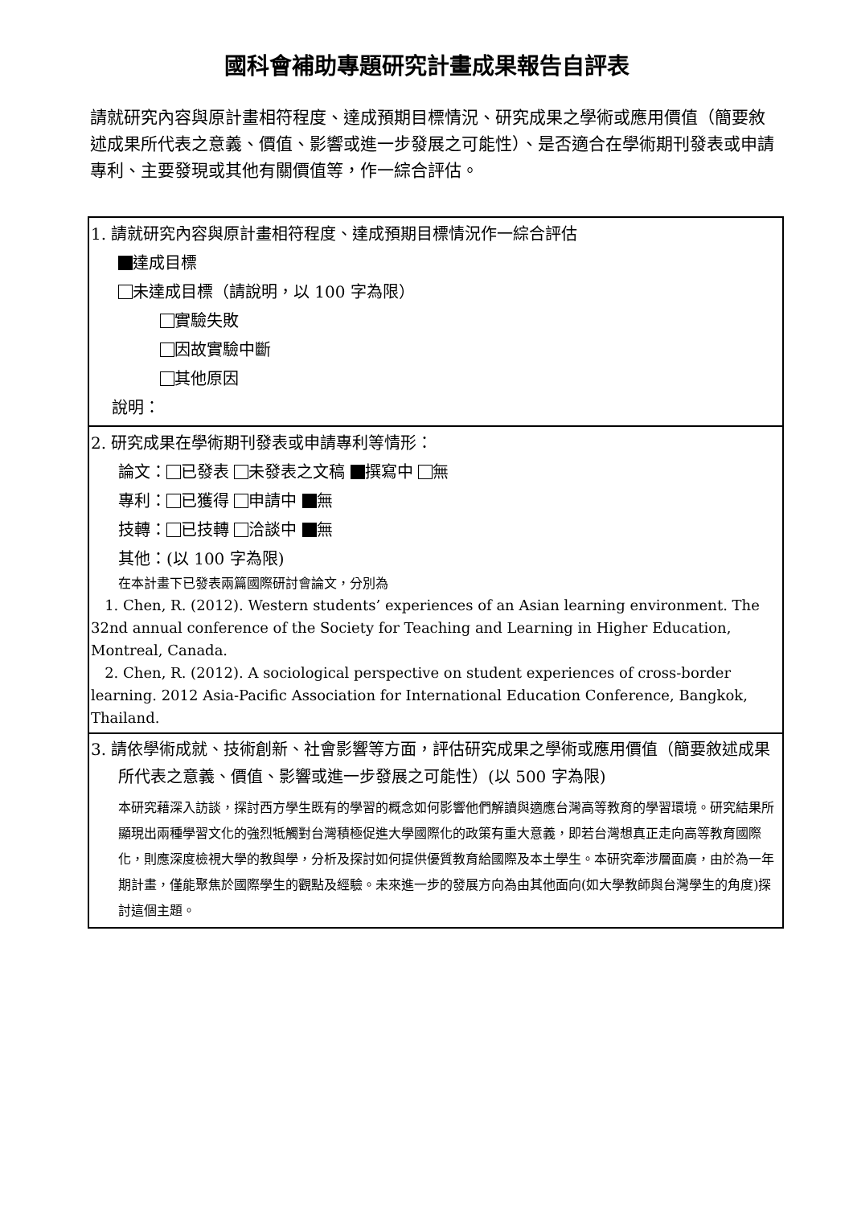國科會補助專題研究計畫成果報告自評表
請就研究內容與原計畫相符程度、達成預期目標情況、研究成果之學術或應用價值（簡要敘述成果所代表之意義、價值、影響或進一步發展之可能性）、是否適合在學術期刊發表或申請專利、主要發現或其他有關價值等，作一綜合評估。
| 1. 請就研究內容與原計畫相符程度、達成預期目標情況作一綜合評估 達成目標 未達成目標（請說明，以 100 字為限） 實驗失敗 因故實驗中斷 其他原因 說明： |
| 2. 研究成果在學術期刊發表或申請專利等情形： 論文： 已發表 未發表之文稿 撰寫中 無 專利： 已獲得 申請中 無 技轉： 已技轉 洽談中 無 其他：(以 100 字為限) 在本計畫下已發表兩篇國際研討會論文，分別為 1. Chen, R. (2012). Western students’ experiences of an Asian learning environment. The 32nd annual conference of the Society for Teaching and Learning in Higher Education, Montreal, Canada. 2. Chen, R. (2012). A sociological perspective on student experiences of cross-border learning. 2012 Asia-Pacific Association for International Education Conference, Bangkok, Thailand. |
| 3. 請依學術成就、技術創新、社會影響等方面，評估研究成果之學術或應用價值（簡要敘述成果所代表之意義、價值、影響或進一步發展之可能性）(以 500 字為限) 本研究藉深入訪談，探討西方學生既有的學習的概念如何影響他們解讀與適應台灣高等教育的學習環境。研究結果所顯現出兩種學習文化的強烈牴觸對台灣積極促進大學國際化的政策有重大意義，即若台灣想真正走向高等教育國際化，則應深度檢視大學的教與學，分析及探討如何提供優質教育給國際及本土學生。本研究牽涉層面廣，由於為一年期計畫，僅能聚焦於國際學生的觀點及經驗。未來進一步的發展方向為由其他面向(如大學教師與台灣學生的角度)探討這個主題。 |